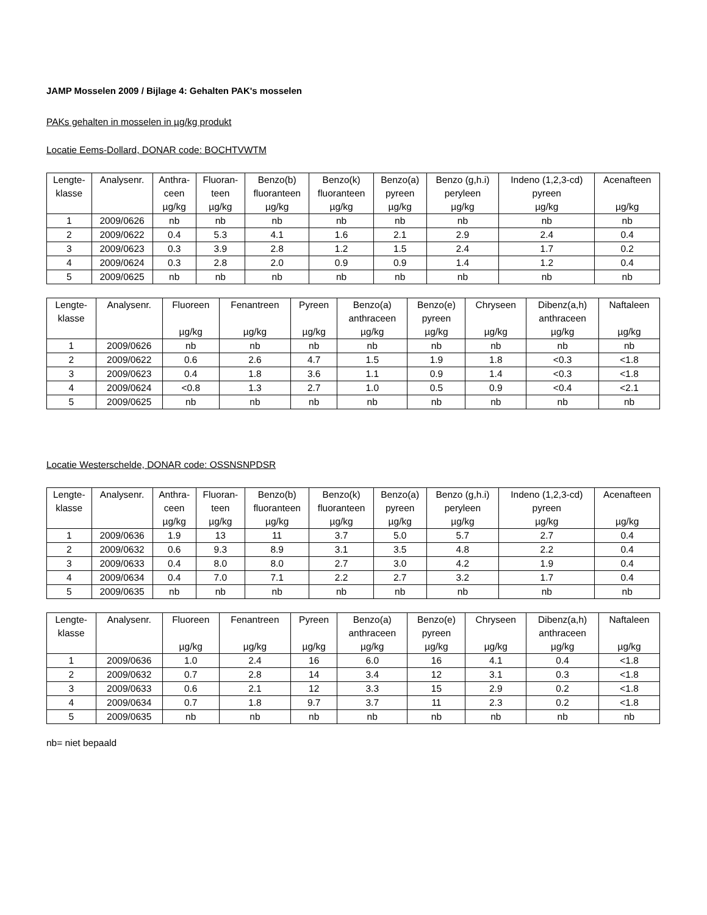JAMP Mosselen 2009 / Bijlage 4: Gehalten PAK's mosselen
PAKs gehalten in mosselen in µg/kg produkt
Locatie Eems-Dollard, DONAR code: BOCHTVWTM
| Lengte- klasse | Analysenr. | Anthra- ceen µg/kg | Fluoran- teen µg/kg | Benzo(b) fluoranteen µg/kg | Benzo(k) fluoranteen µg/kg | Benzo(a) pyreen µg/kg | Benzo (g,h.i) peryleen µg/kg | Indeno (1,2,3-cd) pyreen µg/kg | Acenafteen µg/kg |
| --- | --- | --- | --- | --- | --- | --- | --- | --- | --- |
| 1 | 2009/0626 | nb | nb | nb | nb | nb | nb | nb | nb |
| 2 | 2009/0622 | 0.4 | 5.3 | 4.1 | 1.6 | 2.1 | 2.9 | 2.4 | 0.4 |
| 3 | 2009/0623 | 0.3 | 3.9 | 2.8 | 1.2 | 1.5 | 2.4 | 1.7 | 0.2 |
| 4 | 2009/0624 | 0.3 | 2.8 | 2.0 | 0.9 | 0.9 | 1.4 | 1.2 | 0.4 |
| 5 | 2009/0625 | nb | nb | nb | nb | nb | nb | nb | nb |
| Lengte- klasse | Analysenr. | Fluoreen µg/kg | Fenantreen µg/kg | Pyreen µg/kg | Benzo(a) anthraceen µg/kg | Benzo(e) pyreen µg/kg | Chryseen µg/kg | Dibenz(a,h) anthraceen µg/kg | Naftaleen µg/kg |
| --- | --- | --- | --- | --- | --- | --- | --- | --- | --- |
| 1 | 2009/0626 | nb | nb | nb | nb | nb | nb | nb | nb |
| 2 | 2009/0622 | 0.6 | 2.6 | 4.7 | 1.5 | 1.9 | 1.8 | <0.3 | <1.8 |
| 3 | 2009/0623 | 0.4 | 1.8 | 3.6 | 1.1 | 0.9 | 1.4 | <0.3 | <1.8 |
| 4 | 2009/0624 | <0.8 | 1.3 | 2.7 | 1.0 | 0.5 | 0.9 | <0.4 | <2.1 |
| 5 | 2009/0625 | nb | nb | nb | nb | nb | nb | nb | nb |
Locatie Westerschelde, DONAR code: OSSNSNPDSR
| Lengte- klasse | Analysenr. | Anthra- ceen µg/kg | Fluoran- teen µg/kg | Benzo(b) fluoranteen µg/kg | Benzo(k) fluoranteen µg/kg | Benzo(a) pyreen µg/kg | Benzo (g,h.i) peryleen µg/kg | Indeno (1,2,3-cd) pyreen µg/kg | Acenafteen µg/kg |
| --- | --- | --- | --- | --- | --- | --- | --- | --- | --- |
| 1 | 2009/0636 | 1.9 | 13 | 11 | 3.7 | 5.0 | 5.7 | 2.7 | 0.4 |
| 2 | 2009/0632 | 0.6 | 9.3 | 8.9 | 3.1 | 3.5 | 4.8 | 2.2 | 0.4 |
| 3 | 2009/0633 | 0.4 | 8.0 | 8.0 | 2.7 | 3.0 | 4.2 | 1.9 | 0.4 |
| 4 | 2009/0634 | 0.4 | 7.0 | 7.1 | 2.2 | 2.7 | 3.2 | 1.7 | 0.4 |
| 5 | 2009/0635 | nb | nb | nb | nb | nb | nb | nb | nb |
| Lengte- klasse | Analysenr. | Fluoreen µg/kg | Fenantreen µg/kg | Pyreen µg/kg | Benzo(a) anthraceen µg/kg | Benzo(e) pyreen µg/kg | Chryseen µg/kg | Dibenz(a,h) anthraceen µg/kg | Naftaleen µg/kg |
| --- | --- | --- | --- | --- | --- | --- | --- | --- | --- |
| 1 | 2009/0636 | 1.0 | 2.4 | 16 | 6.0 | 16 | 4.1 | 0.4 | <1.8 |
| 2 | 2009/0632 | 0.7 | 2.8 | 14 | 3.4 | 12 | 3.1 | 0.3 | <1.8 |
| 3 | 2009/0633 | 0.6 | 2.1 | 12 | 3.3 | 15 | 2.9 | 0.2 | <1.8 |
| 4 | 2009/0634 | 0.7 | 1.8 | 9.7 | 3.7 | 11 | 2.3 | 0.2 | <1.8 |
| 5 | 2009/0635 | nb | nb | nb | nb | nb | nb | nb | nb |
nb= niet bepaald